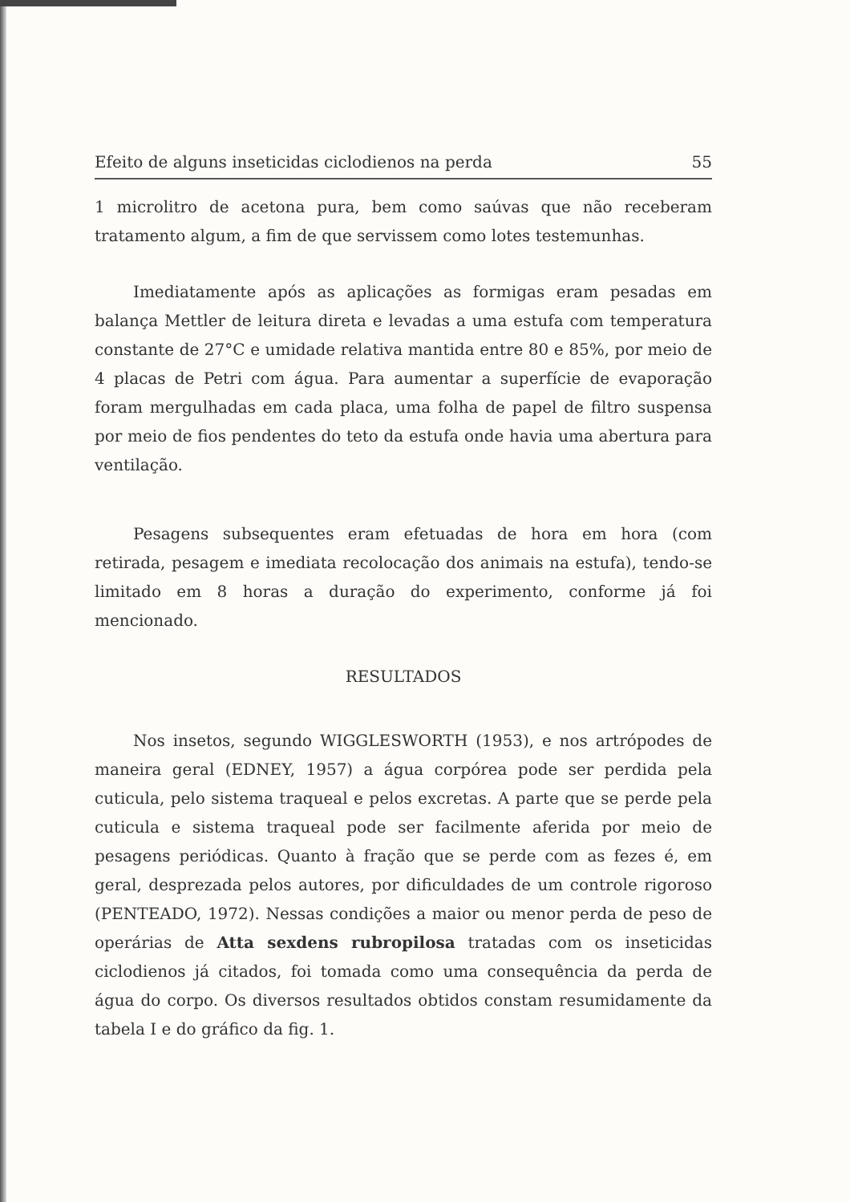Efeito de alguns inseticidas ciclodienos na perda 55
1 microlitro de acetona pura, bem como saúvas que não receberam tratamento algum, a fim de que servissem como lotes testemunhas.
Imediatamente após as aplicações as formigas eram pesadas em balança Mettler de leitura direta e levadas a uma estufa com temperatura constante de 27°C e umidade relativa mantida entre 80 e 85%, por meio de 4 placas de Petri com água. Para aumentar a superfície de evaporação foram mergulhadas em cada placa, uma folha de papel de filtro suspensa por meio de fios pendentes do teto da estufa onde havia uma abertura para ventilação.
Pesagens subsequentes eram efetuadas de hora em hora (com retirada, pesagem e imediata recolocação dos animais na estufa), tendo-se limitado em 8 horas a duração do experimento, conforme já foi mencionado.
RESULTADOS
Nos insetos, segundo WIGGLESWORTH (1953), e nos artrópodes de maneira geral (EDNEY, 1957) a água corpórea pode ser perdida pela cuticula, pelo sistema traqueal e pelos excretas. A parte que se perde pela cuticula e sistema traqueal pode ser facilmente aferida por meio de pesagens periódicas. Quanto à fração que se perde com as fezes é, em geral, desprezada pelos autores, por dificuldades de um controle rigoroso (PENTEADO, 1972). Nessas condições a maior ou menor perda de peso de operárias de Atta sexdens rubropilosa tratadas com os inseticidas ciclodienos já citados, foi tomada como uma consequência da perda de água do corpo. Os diversos resultados obtidos constam resumidamente da tabela I e do gráfico da fig. 1.